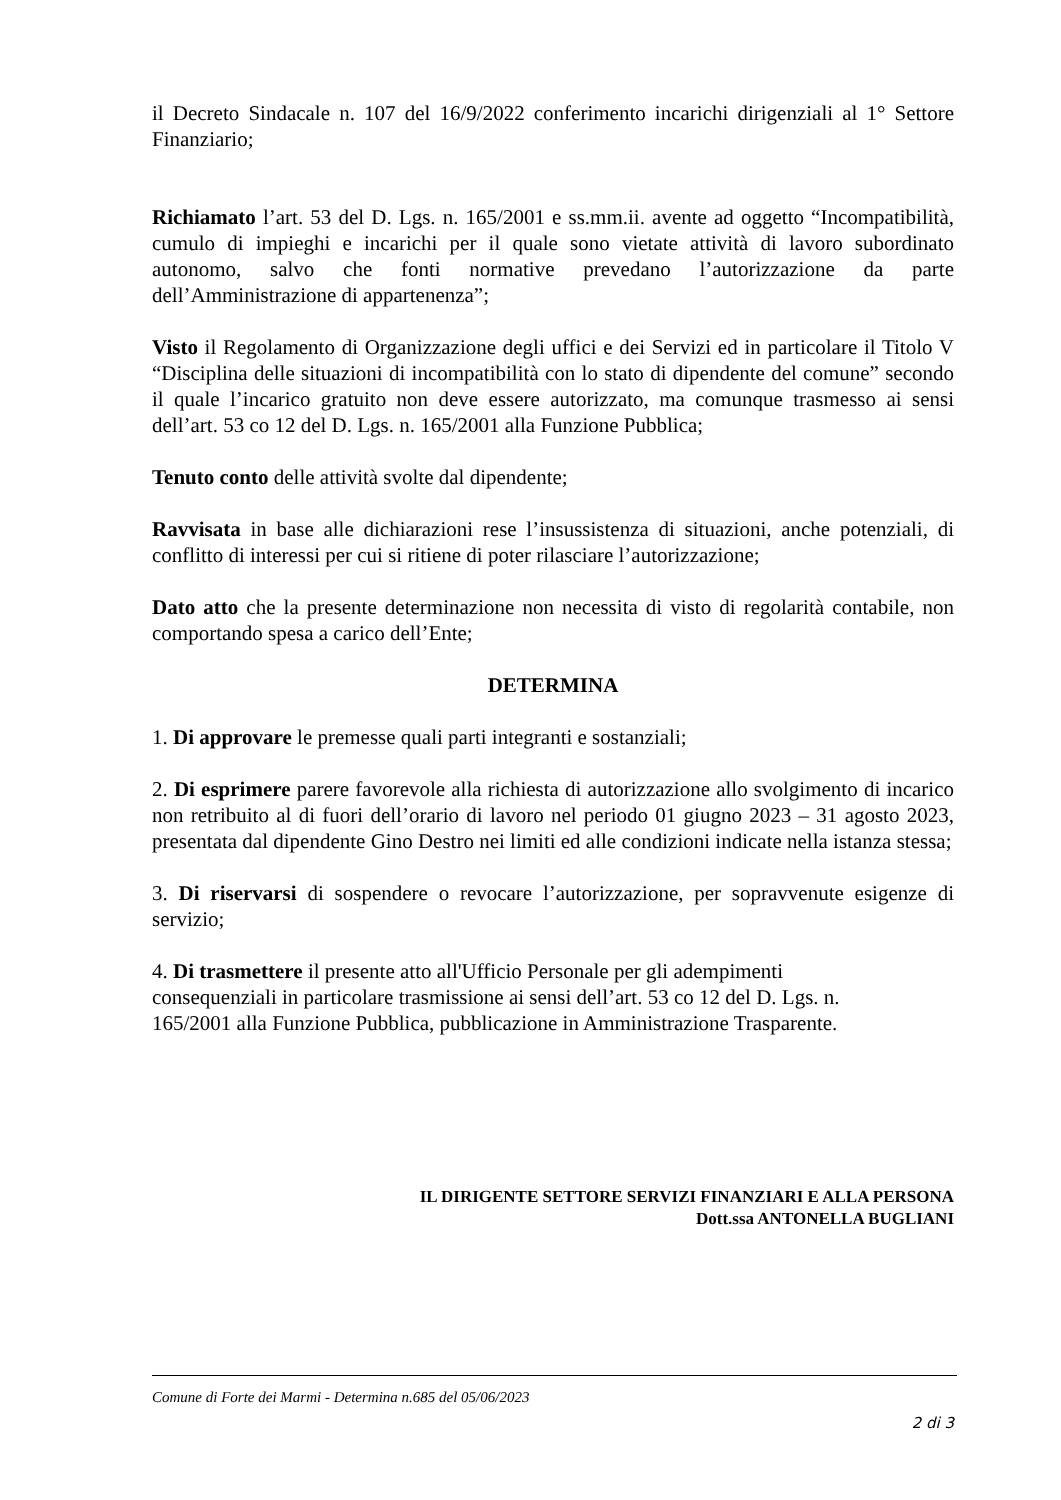il Decreto Sindacale n. 107 del 16/9/2022 conferimento incarichi dirigenziali al 1° Settore Finanziario;
Richiamato l’art. 53 del D. Lgs. n. 165/2001 e ss.mm.ii. avente ad oggetto “Incompatibilità, cumulo di impieghi e incarichi per il quale sono vietate attività di lavoro subordinato autonomo, salvo che fonti normative prevedano l’autorizzazione da parte dell’Amministrazione di appartenenza”;
Visto il Regolamento di Organizzazione degli uffici e dei Servizi ed in particolare il Titolo V “Disciplina delle situazioni di incompatibilità con lo stato di dipendente del comune” secondo il quale l’incarico gratuito non deve essere autorizzato, ma comunque trasmesso ai sensi dell’art. 53 co 12 del D. Lgs. n. 165/2001 alla Funzione Pubblica;
Tenuto conto delle attività svolte dal dipendente;
Ravvisata in base alle dichiarazioni rese l’insussistenza di situazioni, anche potenziali, di conflitto di interessi per cui si ritiene di poter rilasciare l’autorizzazione;
Dato atto che la presente determinazione non necessita di visto di regolarità contabile, non comportando spesa a carico dell’Ente;
DETERMINA
1. Di approvare le premesse quali parti integranti e sostanziali;
2. Di esprimere parere favorevole alla richiesta di autorizzazione allo svolgimento di incarico non retribuito al di fuori dell’orario di lavoro nel periodo 01 giugno 2023 – 31 agosto 2023, presentata dal dipendente Gino Destro nei limiti ed alle condizioni indicate nella istanza stessa;
3. Di riservarsi di sospendere o revocare l’autorizzazione, per sopravvenute esigenze di servizio;
4. Di trasmettere il presente atto all'Ufficio Personale per gli adempimenti
consequenziali in particolare trasmissione ai sensi dell’art. 53 co 12 del D. Lgs. n.
165/2001 alla Funzione Pubblica, pubblicazione in Amministrazione Trasparente.
IL DIRIGENTE SETTORE SERVIZI FINANZIARI E ALLA PERSONA
Dott.ssa ANTONELLA BUGLIANI
Comune di Forte dei Marmi - Determina n.685 del 05/06/2023
2 di 3